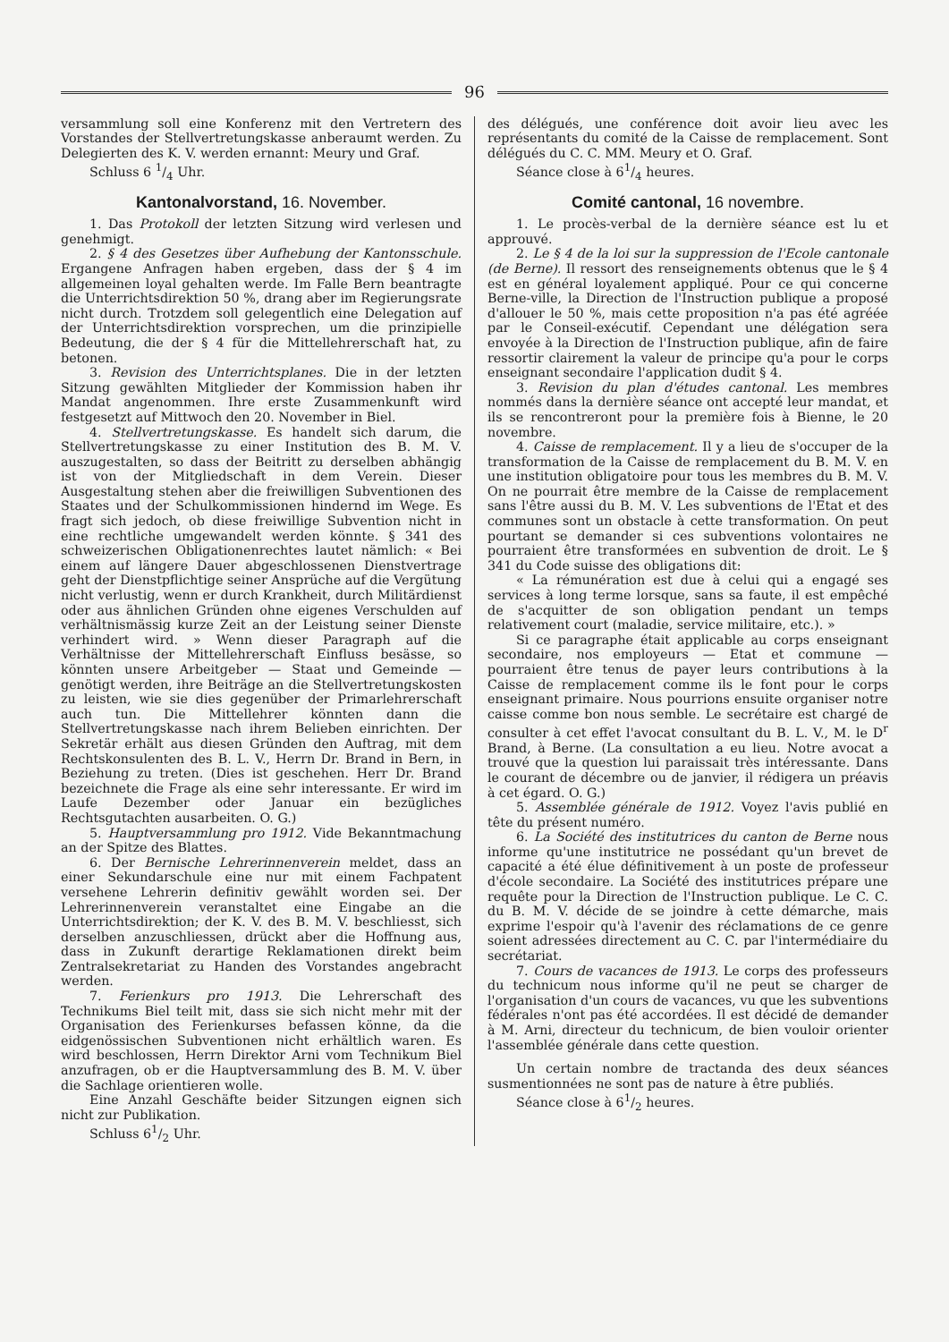96
versammlung soll eine Konferenz mit den Vertretern des Vorstandes der Stellvertretungskasse anberaumt werden. Zu Delegierten des K. V. werden ernannt: Meury und Graf.
Schluss 6 1/4 Uhr.
Kantonalvorstand, 16. November.
1. Das Protokoll der letzten Sitzung wird verlesen und genehmigt.
2. § 4 des Gesetzes über Aufhebung der Kantonsschule. Ergangene Anfragen haben ergeben, dass der § 4 im allgemeinen loyal gehalten werde. Im Falle Bern beantragte die Unterrichtsdirektion 50 %, drang aber im Regierungsrate nicht durch. Trotzdem soll gelegentlich eine Delegation auf der Unterrichtsdirektion vorsprechen, um die prinzipielle Bedeutung, die der § 4 für die Mittellehrerschaft hat, zu betonen.
3. Revision des Unterrichtsplanes. Die in der letzten Sitzung gewählten Mitglieder der Kommission haben ihr Mandat angenommen. Ihre erste Zusammenkunft wird festgesetzt auf Mittwoch den 20. November in Biel.
4. Stellvertretungskasse. Es handelt sich darum, die Stellvertretungskasse zu einer Institution des B. M. V. auszugestalten, so dass der Beitritt zu derselben abhängig ist von der Mitgliedschaft in dem Verein. Dieser Ausgestaltung stehen aber die freiwilligen Subventionen des Staates und der Schulkommissionen hindernd im Wege. Es fragt sich jedoch, ob diese freiwillige Subvention nicht in eine rechtliche umgewandelt werden könnte. § 341 des schweizerischen Obligationenrechtes lautet nämlich: « Bei einem auf längere Dauer abgeschlossenen Dienstvertrage geht der Dienstpflichtige seiner Ansprüche auf die Vergütung nicht verlustig, wenn er durch Krankheit, durch Militärdienst oder aus ähnlichen Gründen ohne eigenes Verschulden auf verhältnismässig kurze Zeit an der Leistung seiner Dienste verhindert wird. » Wenn dieser Paragraph auf die Verhältnisse der Mittellehrerschaft Einfluss besässe, so könnten unsere Arbeitgeber — Staat und Gemeinde — genötigt werden, ihre Beiträge an die Stellvertretungskosten zu leisten, wie sie dies gegenüber der Primarlehrerschaft auch tun. Die Mittellehrer könnten dann die Stellvertretungskasse nach ihrem Belieben einrichten. Der Sekretär erhält aus diesen Gründen den Auftrag, mit dem Rechtskonsulenten des B. L. V., Herrn Dr. Brand in Bern, in Beziehung zu treten. (Dies ist geschehen. Herr Dr. Brand bezeichnete die Frage als eine sehr interessante. Er wird im Laufe Dezember oder Januar ein bezügliches Rechtsgutachten ausarbeiten. O. G.)
5. Hauptversammlung pro 1912. Vide Bekanntmachung an der Spitze des Blattes.
6. Der Bernische Lehrerinnenverein meldet, dass an einer Sekundarschule eine nur mit einem Fachpatent versehene Lehrerin definitiv gewählt worden sei. Der Lehrerinnenverein veranstaltet eine Eingabe an die Unterrichtsdirektion; der K. V. des B. M. V. beschliesst, sich derselben anzuschliessen, drückt aber die Hoffnung aus, dass in Zukunft derartige Reklamationen direkt beim Zentralsekretariat zu Handen des Vorstandes angebracht werden.
7. Ferienkurs pro 1913. Die Lehrerschaft des Technikums Biel teilt mit, dass sie sich nicht mehr mit der Organisation des Ferienkurses befassen könne, da die eidgenössischen Subventionen nicht erhältlich waren. Es wird beschlossen, Herrn Direktor Arni vom Technikum Biel anzufragen, ob er die Hauptversammlung des B. M. V. über die Sachlage orientieren wolle.
Eine Anzahl Geschäfte beider Sitzungen eignen sich nicht zur Publikation.
Schluss 61/2 Uhr.
des délégués, une conférence doit avoir lieu avec les représentants du comité de la Caisse de remplacement. Sont délégués du C. C. MM. Meury et O. Graf.
Séance close à 61/4 heures.
Comité cantonal, 16 novembre.
1. Le procès-verbal de la dernière séance est lu et approuvé.
2. Le § 4 de la loi sur la suppression de l'Ecole cantonale (de Berne). Il ressort des renseignements obtenus que le § 4 est en général loyalement appliqué. Pour ce qui concerne Berne-ville, la Direction de l'Instruction publique a proposé d'allouer le 50 %, mais cette proposition n'a pas été agréée par le Conseil-exécutif. Cependant une délégation sera envoyée à la Direction de l'Instruction publique, afin de faire ressortir clairement la valeur de principe qu'a pour le corps enseignant secondaire l'application dudit § 4.
3. Revision du plan d'études cantonal. Les membres nommés dans la dernière séance ont accepté leur mandat, et ils se rencontreront pour la première fois à Bienne, le 20 novembre.
4. Caisse de remplacement. Il y a lieu de s'occuper de la transformation de la Caisse de remplacement du B. M. V. en une institution obligatoire pour tous les membres du B. M. V. On ne pourrait être membre de la Caisse de remplacement sans l'être aussi du B. M. V. Les subventions de l'Etat et des communes sont un obstacle à cette transformation. On peut pourtant se demander si ces subventions volontaires ne pourraient être transformées en subvention de droit. Le § 341 du Code suisse des obligations dit:
« La rémunération est due à celui qui a engagé ses services à long terme lorsque, sans sa faute, il est empêché de s'acquitter de son obligation pendant un temps relativement court (maladie, service militaire, etc.). »
Si ce paragraphe était applicable au corps enseignant secondaire, nos employeurs — Etat et commune — pourraient être tenus de payer leurs contributions à la Caisse de remplacement comme ils le font pour le corps enseignant primaire. Nous pourrions ensuite organiser notre caisse comme bon nous semble. Le secrétaire est chargé de consulter à cet effet l'avocat consultant du B. L. V., M. le D<sup>r</sup> Brand, à Berne. (La consultation a eu lieu. Notre avocat a trouvé que la question lui paraissait très intéressante. Dans le courant de décembre ou de janvier, il rédigera un préavis à cet égard. O. G.)
5. Assemblée générale de 1912. Voyez l'avis publié en tête du présent numéro.
6. La Société des institutrices du canton de Berne nous informe qu'une institutrice ne possédant qu'un brevet de capacité a été élue définitivement à un poste de professeur d'école secondaire. La Société des institutrices prépare une requête pour la Direction de l'Instruction publique. Le C. C. du B. M. V. décide de se joindre à cette démarche, mais exprime l'espoir qu'à l'avenir des réclamations de ce genre soient adressées directement au C. C. par l'intermédiaire du secrétariat.
7. Cours de vacances de 1913. Le corps des professeurs du technicum nous informe qu'il ne peut se charger de l'organisation d'un cours de vacances, vu que les subventions fédérales n'ont pas été accordées. Il est décidé de demander à M. Arni, directeur du technicum, de bien vouloir orienter l'assemblée générale dans cette question.
Un certain nombre de tractanda des deux séances susmentionnées ne sont pas de nature à être publiés.
Séance close à 61/2 heures.